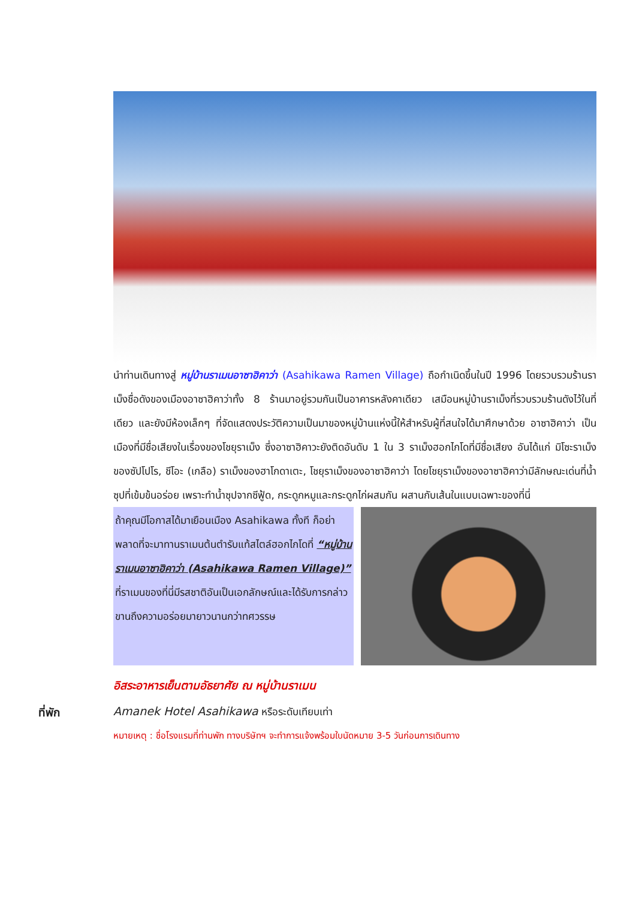นำท่านเดินทางสู่ หมู่บ้านราเมนอาซาฮิคาว่า (Asahikawa Ramen Village) ถือกำเนิดขึ้นในปี 1996 โดยรวบรวมร้านราเม็งชื่อดังของเมืองอาซาฮิคาว่าทั้ง 8 ร้านมาอยู่รวมกันเป็นอาคารหลังคาเดียว เสมือนหมู่บ้านราเม็งที่รวบรวมร้านดังไว้ในที่เดียว และยังมีห้องเล็กๆ ที่จัดแสดงประวัติความเป็นมาของหมู่บ้านแห่งนี้ให้สำหรับผู้ที่สนใจได้มาศึกษาด้วย อาซาฮิคาว่า เป็นเมืองที่มีชื่อเสียงในเรื่องของโชยุราเม็ง ซึ่งอาซาฮิคาวะยังติดอันดับ 1 ใน 3 ราเม็งฮอกไกโดที่มีชื่อเสียง อันได้แก่ มิโซะราเม็งของซัปโปโร, ชีโอะ (เกลือ) ราเม็งของฮาโกดาเตะ, โชยุราเม็งของอาซาฮิคาว่า โดยโชยุราเม็งของอาซาฮิคาว่ามีลักษณะเด่นที่น้ำซุปที่เข้มข้นอร่อย เพราะทำน้ำซุปจากซีฟู้ด, กระดูกหมูและกระดูกไก่ผสมกัน ผสานกับเส้นในแบบเฉพาะของที่นี่
ถ้าคุณมีโอกาสได้มาเยือนเมือง Asahikawa ทั้งที ก็อย่าพลาดที่จะมาทานราเมนต้นตำรับแท้สไตล์ฮอกไกโดที่ “หมู่บ้านราเมนอาซาฮิคาว่า (Asahikawa Ramen Village)” ที่ราเมนของที่นี่มีรสชาติอันเป็นเอกลักษณ์และได้รับการกล่าวขานถึงความอร่อยมายาวนานกว่าทศวรรษ
อิสระอาหารเย็นตามอัธยาศัย ณ หมู่บ้านราเมน
ที่พัก Amanek Hotel Asahikawa หรือระดับเทียบเท่า
หมายเหตุ : ชื่อโรงแรมที่ท่านพัก ทางบริษัทฯ จะทำการแจ้งพร้อมใบนัดหมาย 3-5 วันก่อนการเดินทาง